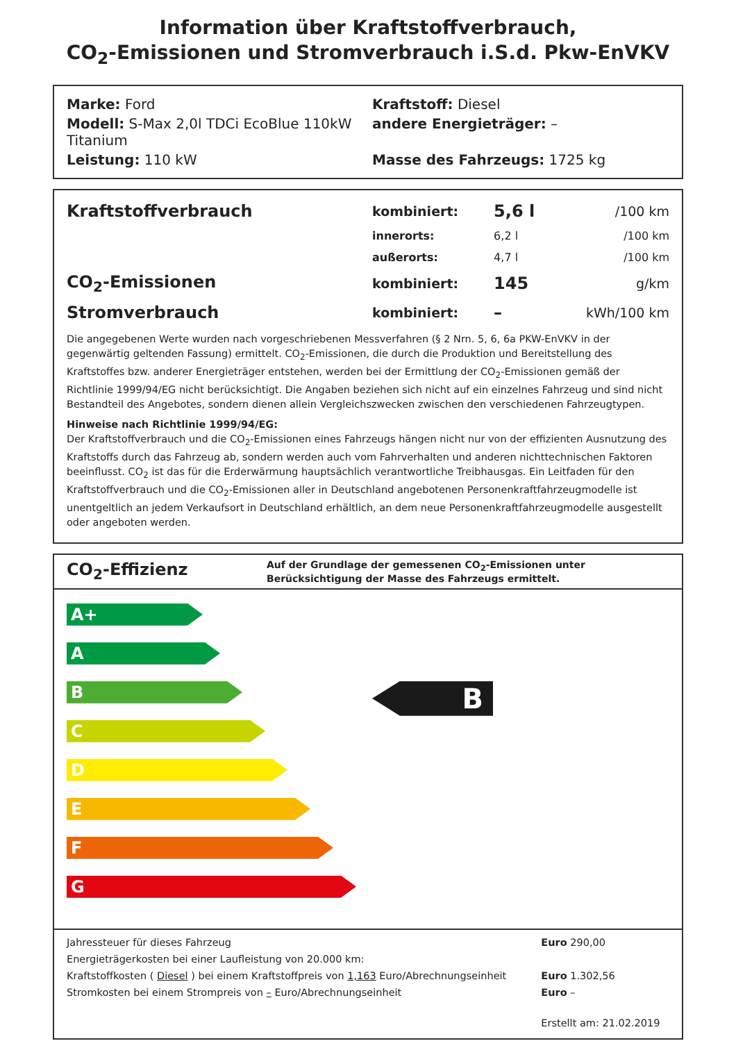Information über Kraftstoffverbrauch,
CO<sub>2</sub>-Emissionen und Stromverbrauch i.S.d. Pkw-EnVKV
Marke: Ford Kraftstoff: Diesel
Modell: S-Max 2,0l TDCi EcoBlue 110kW Titanium
andere Energieträger: –
Leistung: 110 kW Masse des Fahrzeugs: 1725 kg
| Kraftstoffverbrauch | kombiniert: | 5,6 l | /100 km |
| | innerorts: | 6,2 l | /100 km |
| | außerorts: | 4,7 l | /100 km |
| CO<sub>2</sub>-Emissionen | kombiniert: | 145 | g/km |
| Stromverbrauch | kombiniert: | – | kWh/100 km |
Die angegebenen Werte wurden nach vorgeschriebenen Messverfahren (§ 2 Nrn. 5, 6, 6a PKW-EnVKV in der gegenwärtig geltenden Fassung) ermittelt. CO<sub>2</sub>-Emissionen, die durch die Produktion und Bereitstellung des Kraftstoffes bzw. anderer Energieträger entstehen, werden bei der Ermittlung der CO<sub>2</sub>-Emissionen gemäß der Richtlinie 1999/94/EG nicht berücksichtigt. Die Angaben beziehen sich nicht auf ein einzelnes Fahrzeug und sind nicht Bestandteil des Angebotes, sondern dienen allein Vergleichszwecken zwischen den verschiedenen Fahrzeugtypen.
Hinweise nach Richtlinie 1999/94/EG:
Der Kraftstoffverbrauch und die CO<sub>2</sub>-Emissionen eines Fahrzeugs hängen nicht nur von der effizienten Ausnutzung des Kraftstoffs durch das Fahrzeug ab, sondern werden auch vom Fahrverhalten und anderen nichttechnischen Faktoren beeinflusst. CO<sub>2</sub> ist das für die Erderwärmung hauptsächlich verantwortliche Treibhausgas. Ein Leitfaden für den Kraftstoffverbrauch und die CO<sub>2</sub>-Emissionen aller in Deutschland angebotenen Personenkraftfahrzeugmodelle ist unentgeltlich an jedem Verkaufsort in Deutschland erhältlich, an dem neue Personenkraftfahrzeugmodelle ausgestellt oder angeboten werden.
CO<sub>2</sub>-Effizienz
Auf der Grundlage der gemessenen CO<sub>2</sub>-Emissionen unter Berücksichtigung der Masse des Fahrzeugs ermittelt.
A+
A
B
C
D
E
F
G
B
| Jahressteuer für dieses Fahrzeug | Euro 290,00 |
| Energieträgerkosten bei einer Laufleistung von 20.000 km: | |
| Kraftstoffkosten ( Diesel ) bei einem Kraftstoffpreis von 1,163 Euro/Abrechnungseinheit | Euro 1.302,56 |
| Stromkosten bei einem Strompreis von – Euro/Abrechnungseinheit | Euro – |
| | Erstellt am: 21.02.2019 |